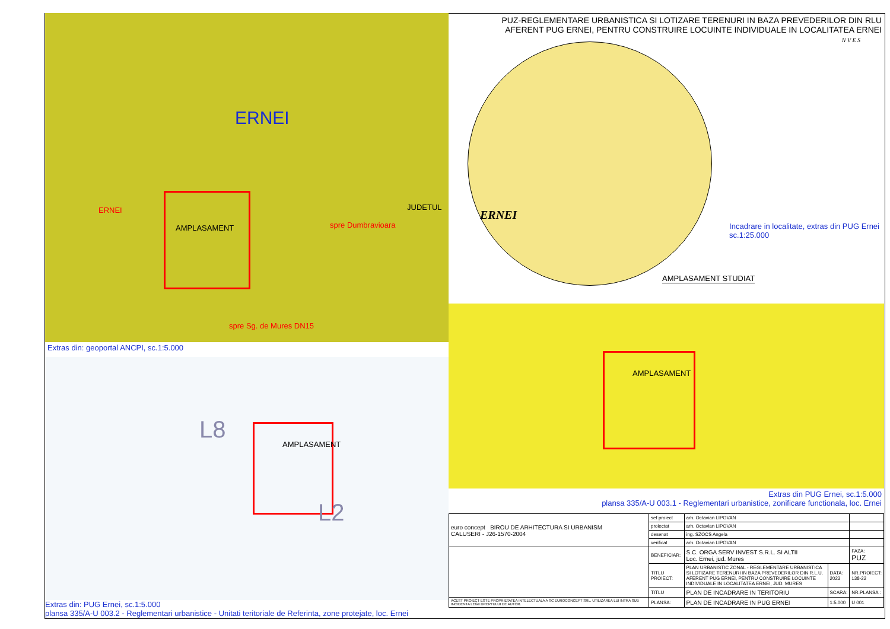ERNEI
ERNEI JUDETUL
AMPLASAMENT spre Dumbravioara
spre Sg. de Mures DN15
Extras din: geoportal ANCPI, sc.1:5.000
L8 AMPLASAMENT
L2
Extras din: PUG Ernei, sc.1:5.000
plansa 335/A-U 003.2 - Reglementari urbanistice - Unitati teritoriale de Referinta, zone protejate, loc. Ernei
PUZ-REGLEMENTARE URBANISTICA SI LOTIZARE TERENURI IN BAZA PREVEDERILOR DIN RLU
AFERENT PUG ERNEI, PENTRU CONSTRUIRE LOCUINTE INDIVIDUALE IN LOCALITATEA ERNEI
ERNEI
N V E S
Incadrare in localitate, extras din PUG Ernei
sc.1:25.000
AMPLASAMENT STUDIAT
AMPLASAMENT
Extras din PUG Ernei, sc.1:5.000
plansa 335/A-U 003.1 - Reglementari urbanistice, zonificare functionala, loc. Ernei
| euro concept BIROU DE ARHITECTURA SI URBANISM CALUSERI - J26-1570-2004 | sef proiect | arh. Octavian LIPOVAN | | |
| | proiectat | arh. Octavian LIPOVAN | | |
| | desenat | ing. SZOCS Angela | | |
| | verificat | arh. Octavian LIPOVAN | | |
| | BENEFICIAR: | S.C. ORGA SERV INVEST S.R.L. SI ALTII Loc. Ernei, jud. Mures | | FAZA: PUZ |
| | TITLU PROIECT: | PLAN URBANISTIC ZONAL - REGLEMENTARE URBANISTICA SI LOTIZARE TERENURI IN BAZA PREVEDERILOR DIN R.L.U. AFERENT PUG ERNEI, PENTRU CONSTRUIRE LOCUINTE INDIVIDUALE IN LOCALITATEA ERNEI, JUD. MURES | DATA: 2023 | NR.PROIECT: 138-22 |
| | TITLU | PLAN DE INCADRARE IN TERITORIU | SCARA: | NR.PLANSA : |
| ACEST PROIECT ESTE PROPRIETATEA INTELECTUALA A SC EUROCONCEPT SRL. UTILIZAREA LUI INTRA SUB INCIDENTA LEGII DREPTULUI DE AUTOR. | PLANSA: | PLAN DE INCADRARE IN PUG ERNEI | 1:5.000 | U 001 |